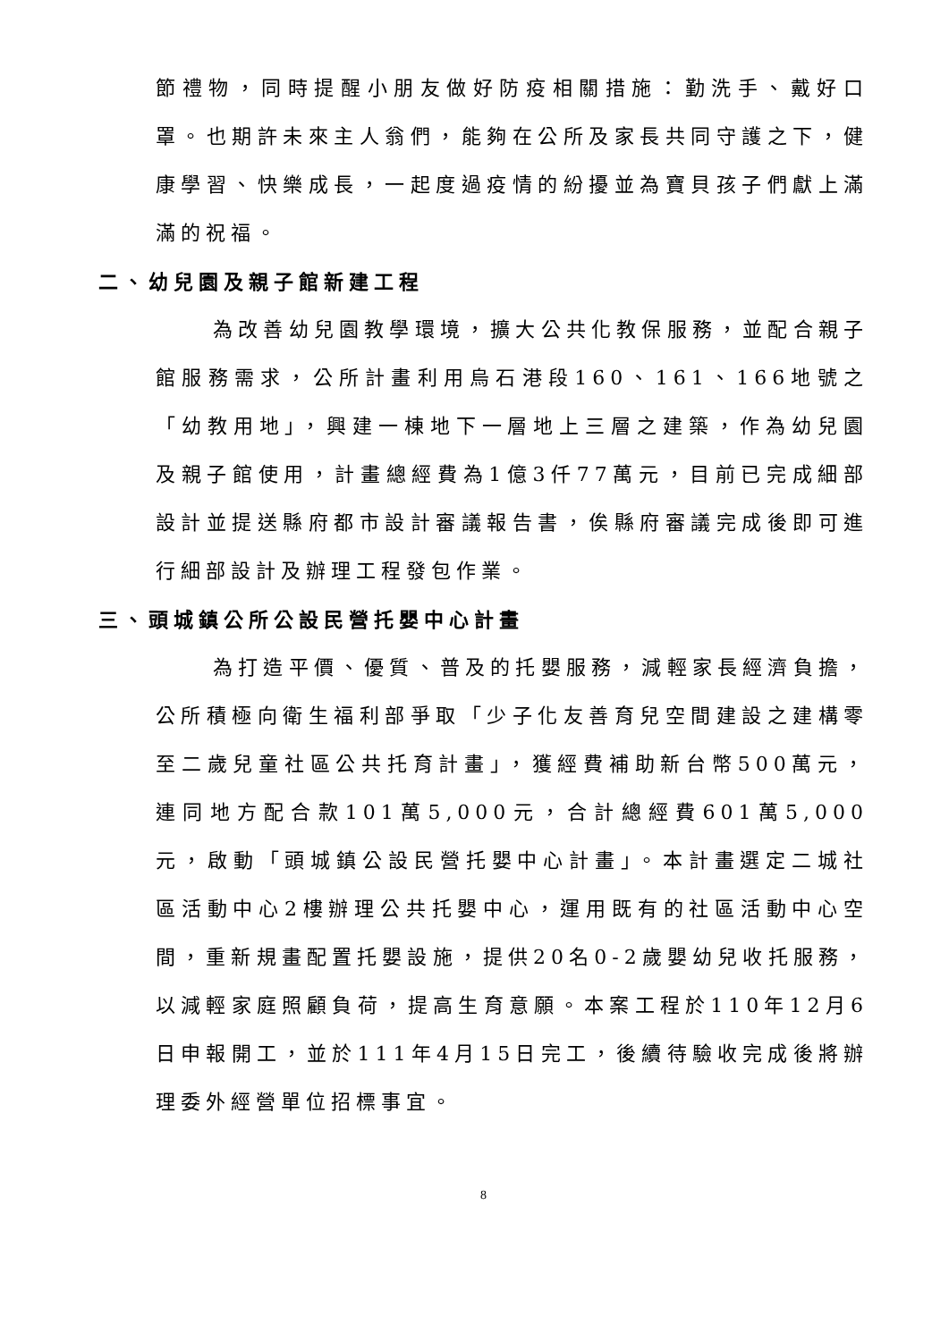節禮物，同時提醒小朋友做好防疫相關措施：勤洗手、戴好口罩。也期許未來主人翁們，能夠在公所及家長共同守護之下，健康學習、快樂成長，一起度過疫情的紛擾並為寶貝孩子們獻上滿滿的祝福。
二、幼兒園及親子館新建工程
為改善幼兒園教學環境，擴大公共化教保服務，並配合親子館服務需求，公所計畫利用烏石港段160、161、166地號之「幼教用地」，興建一棟地下一層地上三層之建築，作為幼兒園及親子館使用，計畫總經費為1億3仟77萬元，目前已完成細部設計並提送縣府都市設計審議報告書，俟縣府審議完成後即可進行細部設計及辦理工程發包作業。
三、頭城鎮公所公設民營托嬰中心計畫
為打造平價、優質、普及的托嬰服務，減輕家長經濟負擔，公所積極向衛生福利部爭取「少子化友善育兒空間建設之建構零至二歲兒童社區公共托育計畫」，獲經費補助新台幣500萬元，連同地方配合款101萬5,000元，合計總經費601萬5,000元，啟動「頭城鎮公設民營托嬰中心計畫」。本計畫選定二城社區活動中心2樓辦理公共托嬰中心，運用既有的社區活動中心空間，重新規畫配置托嬰設施，提供20名0-2歲嬰幼兒收托服務，以減輕家庭照顧負荷，提高生育意願。本案工程於110年12月6日申報開工，並於111年4月15日完工，後續待驗收完成後將辦理委外經營單位招標事宜。
8